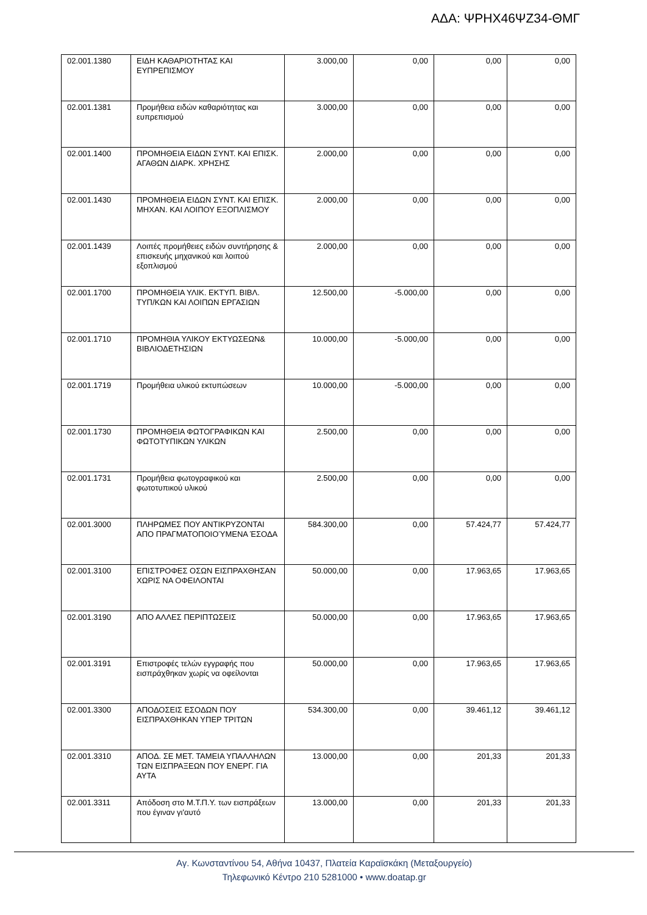ΑΔΑ: ΨΡΗΧ46ΨΖ34-ΘΜΓ
| 02.001.1380 | ΕΙΔΗ ΚΑΘΑΡΙΟΤΗΤΑΣ ΚΑΙ ΕΥΠΡΕΠΙΣΜΟΥ | 3.000,00 | 0,00 | 0,00 | 0,00 |
| 02.001.1381 | Προμήθεια ειδών καθαριότητας και ευπρεπισμού | 3.000,00 | 0,00 | 0,00 | 0,00 |
| 02.001.1400 | ΠΡΟΜΗΘΕΙΑ ΕΙΔΩΝ ΣΥΝΤ. ΚΑΙ ΕΠΙΣΚ. ΑΓΑΘΩΝ ΔΙΑΡΚ. ΧΡΗΣΗΣ | 2.000,00 | 0,00 | 0,00 | 0,00 |
| 02.001.1430 | ΠΡΟΜΗΘΕΙΑ ΕΙΔΩΝ ΣΥΝΤ. ΚΑΙ ΕΠΙΣΚ. ΜΗΧΑΝ. ΚΑΙ ΛΟΙΠΟΥ ΕΞΟΠΛΙΣΜΟΥ | 2.000,00 | 0,00 | 0,00 | 0,00 |
| 02.001.1439 | Λοιπές προμήθειες ειδών συντήρησης & επισκευής μηχανικού και λοιπού εξοπλισμού | 2.000,00 | 0,00 | 0,00 | 0,00 |
| 02.001.1700 | ΠΡΟΜΗΘΕΙΑ ΥΛΙΚ. ΕΚΤΥΠ. ΒΙΒΛ. ΤΥΠ/ΚΩΝ ΚΑΙ ΛΟΙΠΩΝ ΕΡΓΑΣΙΩΝ | 12.500,00 | -5.000,00 | 0,00 | 0,00 |
| 02.001.1710 | ΠΡΟΜΗΘΙΑ ΥΛΙΚΟΥ ΕΚΤΥΩΣΕΩΝ& ΒΙΒΛΙΟΔΕΤΗΣΙΩΝ | 10.000,00 | -5.000,00 | 0,00 | 0,00 |
| 02.001.1719 | Προμήθεια υλικού εκτυπώσεων | 10.000,00 | -5.000,00 | 0,00 | 0,00 |
| 02.001.1730 | ΠΡΟΜΗΘΕΙΑ ΦΩΤΟΓΡΑΦΙΚΩΝ ΚΑΙ ΦΩΤΟΤΥΠΙΚΩΝ ΥΛΙΚΩΝ | 2.500,00 | 0,00 | 0,00 | 0,00 |
| 02.001.1731 | Προμήθεια φωτογραφικού και φωτοτυπικού υλικού | 2.500,00 | 0,00 | 0,00 | 0,00 |
| 02.001.3000 | ΠΛΗΡΩΜΕΣ ΠΟΥ ΑΝΤΙΚΡΥΖΟΝΤΑΙ ΑΠΟ ΠΡΑΓΜΑΤΟΠΟΙΟΎΜΕΝΑ ΈΣΟΔΑ | 584.300,00 | 0,00 | 57.424,77 | 57.424,77 |
| 02.001.3100 | ΕΠΙΣΤΡΟΦΕΣ ΟΣΩΝ ΕΙΣΠΡΑΧΘΗΣΑΝ ΧΩΡΙΣ ΝΑ ΟΦΕΙΛΟΝΤΑΙ | 50.000,00 | 0,00 | 17.963,65 | 17.963,65 |
| 02.001.3190 | ΑΠΟ ΑΛΛΕΣ ΠΕΡΙΠΤΩΣΕΙΣ | 50.000,00 | 0,00 | 17.963,65 | 17.963,65 |
| 02.001.3191 | Επιστροφές τελών εγγραφής που εισπράχθηκαν χωρίς να οφείλονται | 50.000,00 | 0,00 | 17.963,65 | 17.963,65 |
| 02.001.3300 | ΑΠΟΔΟΣΕΙΣ ΕΣΟΔΩΝ ΠΟΥ ΕΙΣΠΡΑΧΘΗΚΑΝ ΥΠΕΡ ΤΡΙΤΩΝ | 534.300,00 | 0,00 | 39.461,12 | 39.461,12 |
| 02.001.3310 | ΑΠΟΔ. ΣΕ ΜΕΤ. ΤΑΜΕΙΑ ΥΠΑΛΛΗΛΩΝ ΤΩΝ ΕΙΣΠΡΑΞΕΩΝ ΠΟΥ ΕΝΕΡΓ. ΓΙΑ ΑΥΤΑ | 13.000,00 | 0,00 | 201,33 | 201,33 |
| 02.001.3311 | Απόδοση στο Μ.Τ.Π.Υ. των εισπράξεων που έγιναν γι'αυτό | 13.000,00 | 0,00 | 201,33 | 201,33 |
Αγ. Κωνσταντίνου 54, Αθήνα 10437, Πλατεία Καραϊσκάκη (Μεταξουργείο)
Τηλεφωνικό Κέντρο 210 5281000 • www.doatap.gr